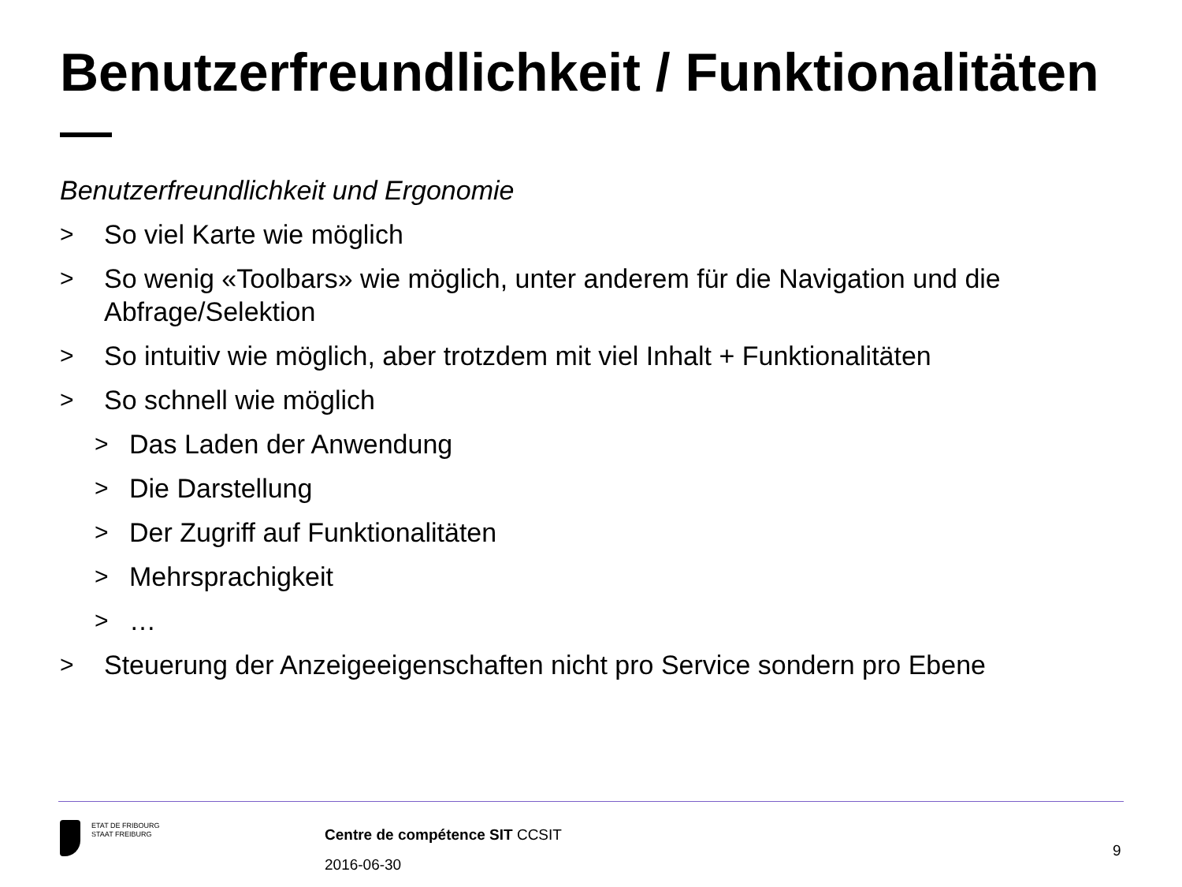Benutzerfreundlichkeit / Funktionalitäten
Benutzerfreundlichkeit und Ergonomie
> So viel Karte wie möglich
> So wenig «Toolbars» wie möglich, unter anderem für die Navigation und die Abfrage/Selektion
> So intuitiv wie möglich, aber trotzdem mit viel Inhalt + Funktionalitäten
> So schnell wie möglich
> Das Laden der Anwendung
> Die Darstellung
> Der Zugriff auf Funktionalitäten
> Mehrsprachigkeit
> …
> Steuerung der Anzeigeeigenschaften nicht pro Service sondern pro Ebene
ETAT DE FRIBOURG
STAAT FREIBURG
Centre de compétence SIT CCSIT
2016-06-30
9